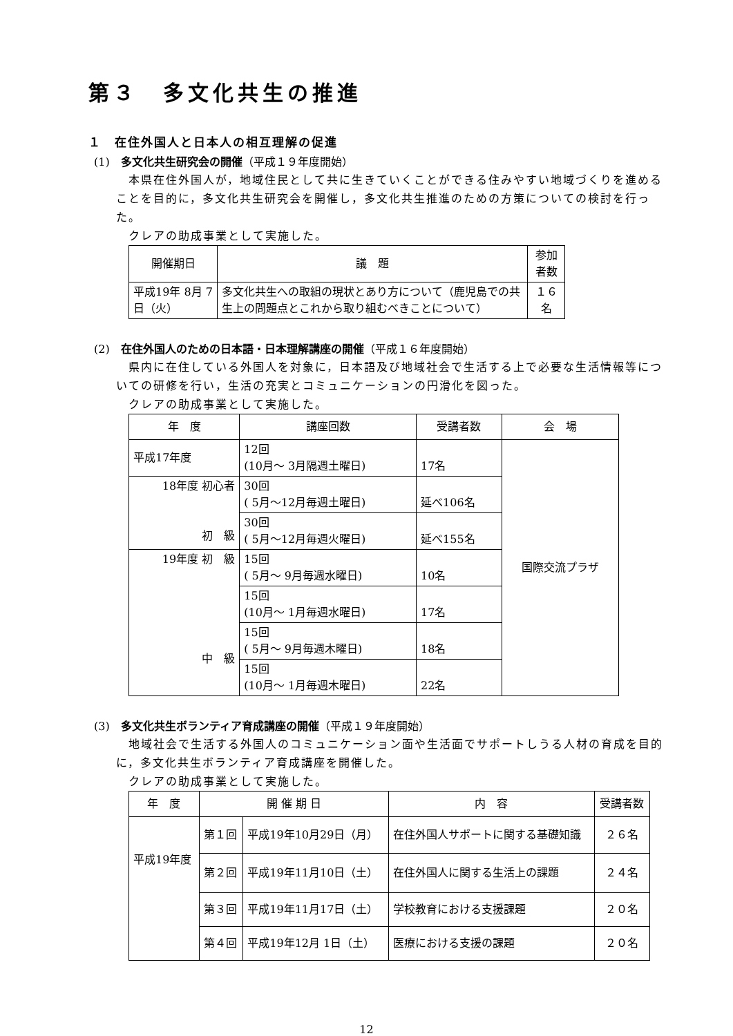第３　多文化共生の推進
１　在住外国人と日本人の相互理解の促進
(1)　多文化共生研究会の開催（平成１９年度開始）
本県在住外国人が，地域住民として共に生きていくことができる住みやすい地域づくりを進めることを目的に，多文化共生研究会を開催し，多文化共生推進のための方策についての検討を行った。
クレアの助成事業として実施した。
| 開催期日 | 議 題 | 参加者数 |
| --- | --- | --- |
| 平成19年 8月 7日（火） | 多文化共生への取組の現状とあり方について（鹿児島での共生上の問題点とこれから取り組むべきことについて） | １６名 |
(2)　在住外国人のための日本語・日本理解講座の開催（平成１６年度開始）
県内に在住している外国人を対象に，日本語及び地域社会で生活する上で必要な生活情報等についての研修を行い，生活の充実とコミュニケーションの円滑化を図った。
クレアの助成事業として実施した。
| 年 度 | 講座回数 | 受講者数 | 会 場 |
| --- | --- | --- | --- |
| 平成17年度 | 12回 (10月～ 3月隔週土曜日) | 17名 | 国際交流プラザ |
| 18年度 初心者 初 級 | 30回 ( 5月～12月毎週土曜日) | 延べ106名 | |
| | 30回 ( 5月～12月毎週火曜日) | 延べ155名 | |
| 19年度 初 級 中 級 | 15回 ( 5月～ 9月毎週水曜日) | 10名 | |
| | 15回 (10月～ 1月毎週水曜日) | 17名 | |
| | 15回 ( 5月～ 9月毎週木曜日) | 18名 | |
| | 15回 (10月～ 1月毎週木曜日) | 22名 | |
(3)　多文化共生ボランティア育成講座の開催（平成１９年度開始）
地域社会で生活する外国人のコミュニケーション面や生活面でサポートしうる人材の育成を目的に，多文化共生ボランティア育成講座を開催した。
クレアの助成事業として実施した。
| 年 度 | 開 催 期 日 | | 内 容 | 受講者数 |
| --- | --- | --- | --- | --- |
| 平成19年度 | 第１回 | 平成19年10月29日（月） | 在住外国人サポートに関する基礎知識 | ２６名 |
| | 第２回 | 平成19年11月10日（土） | 在住外国人に関する生活上の課題 | ２４名 |
| | 第３回 | 平成19年11月17日（土） | 学校教育における支援課題 | ２０名 |
| | 第４回 | 平成19年12月 1日（土） | 医療における支援の課題 | ２０名 |
12